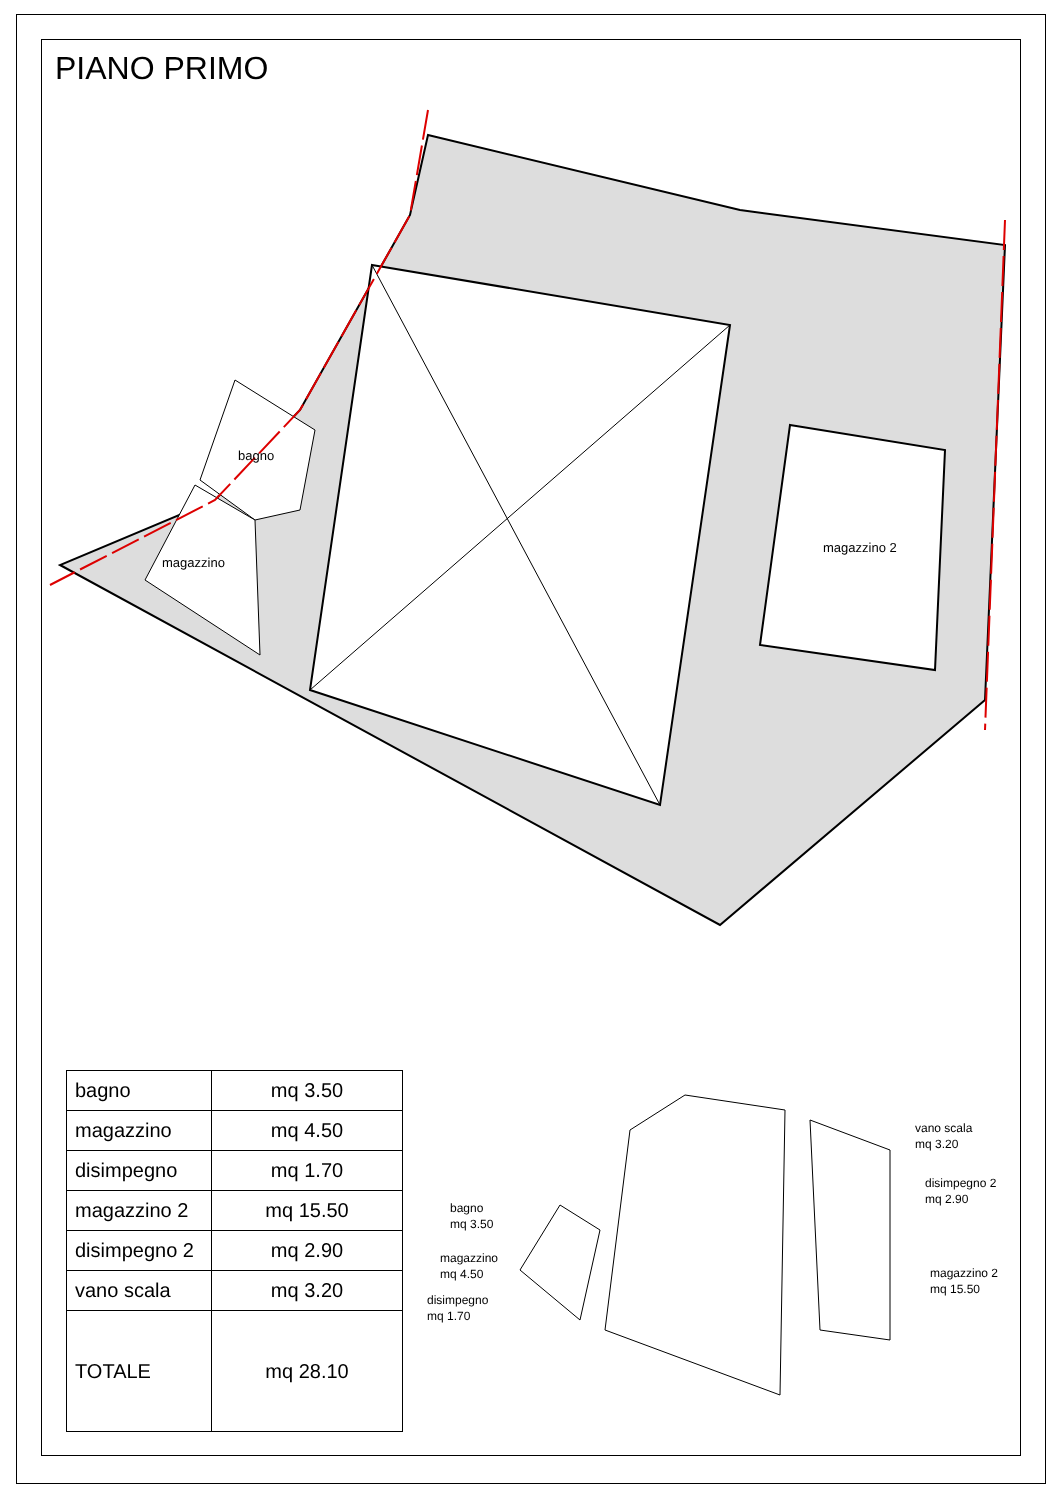PIANO PRIMO
bagno
magazzino
magazzino 2
| bagno | mq 3.50 |
| magazzino | mq 4.50 |
| disimpegno | mq 1.70 |
| magazzino 2 | mq 15.50 |
| disimpegno 2 | mq 2.90 |
| vano scala | mq 3.20 |
| TOTALE | mq 28.10 |
bagno
mq 3.50
magazzino
mq 4.50
disimpegno
mq 1.70
vano scala
mq 3.20
disimpegno 2
mq 2.90
magazzino 2
mq 15.50